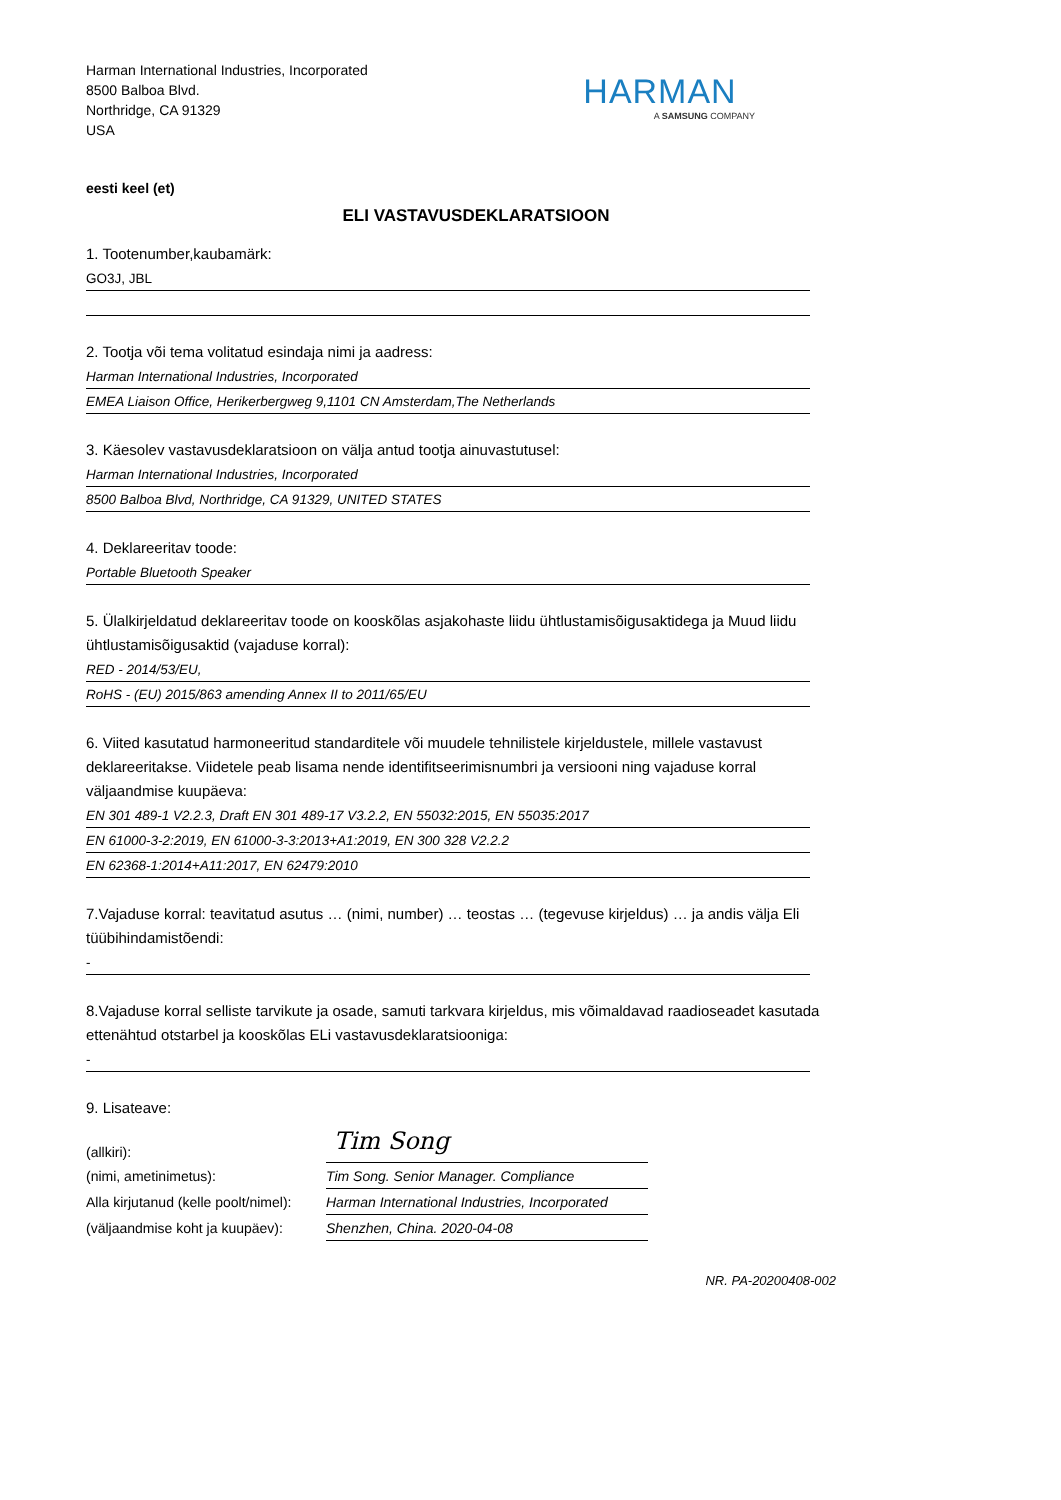Harman International Industries, Incorporated
8500 Balboa Blvd.
Northridge, CA 91329
USA
HARMAN
A SAMSUNG COMPANY
eesti keel (et)
ELI VASTAVUSDEKLARATSIOON
1. Tootenumber,kaubamärk:
GO3J, JBL
2. Tootja või tema volitatud esindaja nimi ja aadress:
Harman International Industries, Incorporated
EMEA Liaison Office, Herikerbergweg 9,1101 CN Amsterdam,The Netherlands
3. Käesolev vastavusdeklaratsioon on välja antud tootja ainuvastutusel:
Harman International Industries, Incorporated
8500 Balboa Blvd, Northridge, CA 91329, UNITED STATES
4. Deklareeritav toode:
Portable Bluetooth Speaker
5. Ülalkirjeldatud deklareeritav toode on kooskõlas asjakohaste liidu ühtlustamisõigusaktidega ja Muud liidu ühtlustamisõigusaktid (vajaduse korral):
RED - 2014/53/EU,
RoHS - (EU) 2015/863 amending Annex II to 2011/65/EU
6. Viited kasutatud harmoneeritud standarditele või muudele tehnilistele kirjeldustele, millele vastavust deklareeritakse. Viidetele peab lisama nende identifitseerimisnumbri ja versiooni ning vajaduse korral väljaandmise kuupäeva:
EN 301 489-1 V2.2.3, Draft EN 301 489-17 V3.2.2, EN 55032:2015, EN 55035:2017
EN 61000-3-2:2019, EN 61000-3-3:2013+A1:2019, EN 300 328 V2.2.2
EN 62368-1:2014+A11:2017, EN 62479:2010
7.Vajaduse korral: teavitatud asutus … (nimi, number) … teostas … (tegevuse kirjeldus) … ja andis välja Eli tüübihindamistõendi:
-
8.Vajaduse korral selliste tarvikute ja osade, samuti tarkvara kirjeldus, mis võimaldavad raadioseadet kasutada ettenähtud otstarbel ja kooskõlas ELi vastavusdeklaratsiooniga:
-
9. Lisateave:
| (allkiri): | Tim Song |
| (nimi, ametinimetus): | Tim Song. Senior Manager. Compliance |
| Alla kirjutanud (kelle poolt/nimel): | Harman International Industries, Incorporated |
| (väljaandmise koht ja kuupäev): | Shenzhen, China. 2020-04-08 |
NR. PA-20200408-002